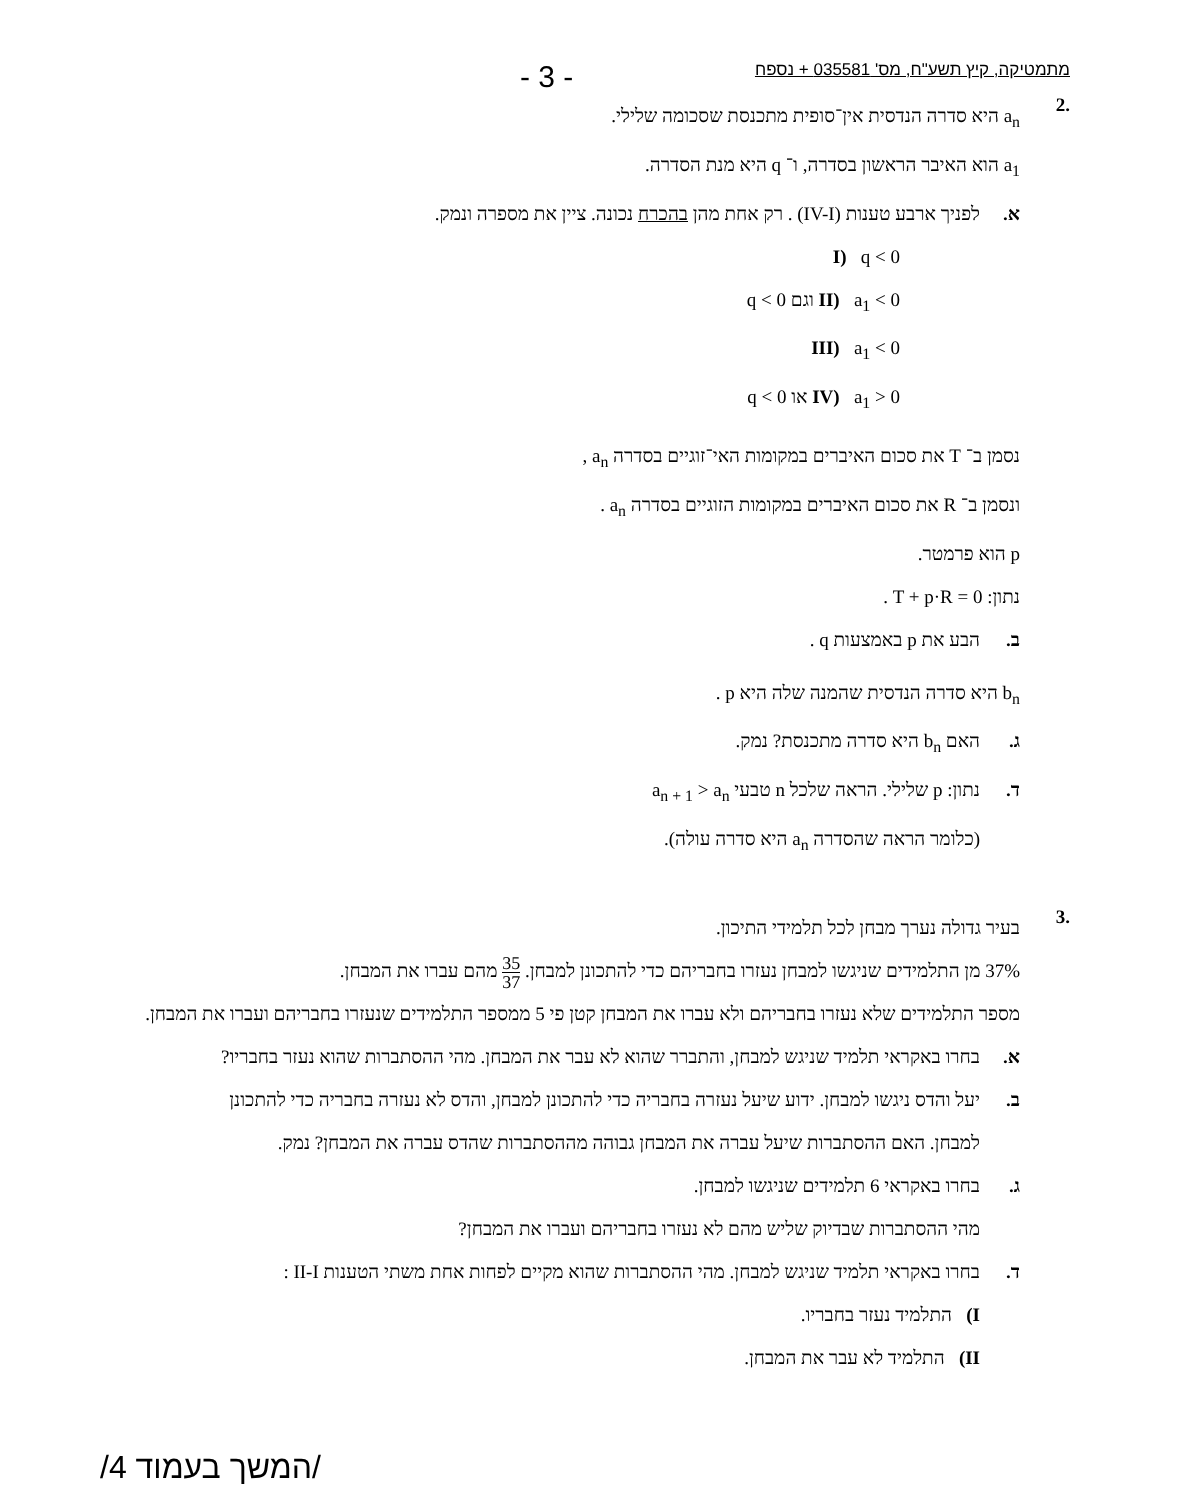מתמטיקה, קיץ תשע"ח, מס' 035581 + נספח - 3 -
.2
a<sub>n</sub> היא סדרה הנדסית אין־סופית מתכנסת שסכומה שלילי.
a<sub>1</sub> הוא האיבר הראשון בסדרה, ו־ q היא מנת הסדרה.
א. לפניך ארבע טענות (IV-I) . רק אחת מהן בהכרח נכונה. ציין את מספרה ונמק.
I) q < 0
II) a<sub>1</sub> < 0 וגם q < 0
III) a<sub>1</sub> < 0
IV) a<sub>1</sub> > 0 או q < 0
נסמן ב־ T את סכום האיברים במקומות האי־זוגיים בסדרה a<sub>n</sub> ,
ונסמן ב־ R את סכום האיברים במקומות הזוגיים בסדרה a<sub>n</sub> .
p הוא פרמטר.
נתון: T + p·R = 0 .
ב. הבע את p באמצעות q .
b<sub>n</sub> היא סדרה הנדסית שהמנה שלה היא p .
ג. האם b<sub>n</sub> היא סדרה מתכנסת? נמק.
ד. נתון: p שלילי. הראה שלכל n טבעי a<sub>n + 1</sub> > a<sub>n</sub>
(כלומר הראה שהסדרה a<sub>n</sub> היא סדרה עולה).
.3
בעיר גדולה נערך מבחן לכל תלמידי התיכון.
37% מן התלמידים שניגשו למבחן נעזרו בחבריהם כדי להתכונן למבחן. 35 37 מהם עברו את המבחן.
מספר התלמידים שלא נעזרו בחבריהם ולא עברו את המבחן קטן פי 5 ממספר התלמידים שנעזרו בחבריהם ועברו את המבחן.
א. בחרו באקראי תלמיד שניגש למבחן, והתברר שהוא לא עבר את המבחן. מהי ההסתברות שהוא נעזר בחבריו?
ב. יעל והדס ניגשו למבחן. ידוע שיעל נעזרה בחבריה כדי להתכונן למבחן, והדס לא נעזרה בחבריה כדי להתכונן
למבחן. האם ההסתברות שיעל עברה את המבחן גבוהה מההסתברות שהדס עברה את המבחן? נמק.
ג. בחרו באקראי 6 תלמידים שניגשו למבחן.
מהי ההסתברות שבדיוק שליש מהם לא נעזרו בחבריהם ועברו את המבחן?
ד. בחרו באקראי תלמיד שניגש למבחן. מהי ההסתברות שהוא מקיים לפחות אחת משתי הטענות II-I :
I) התלמיד נעזר בחבריו.
II) התלמיד לא עבר את המבחן.
/המשך בעמוד 4/